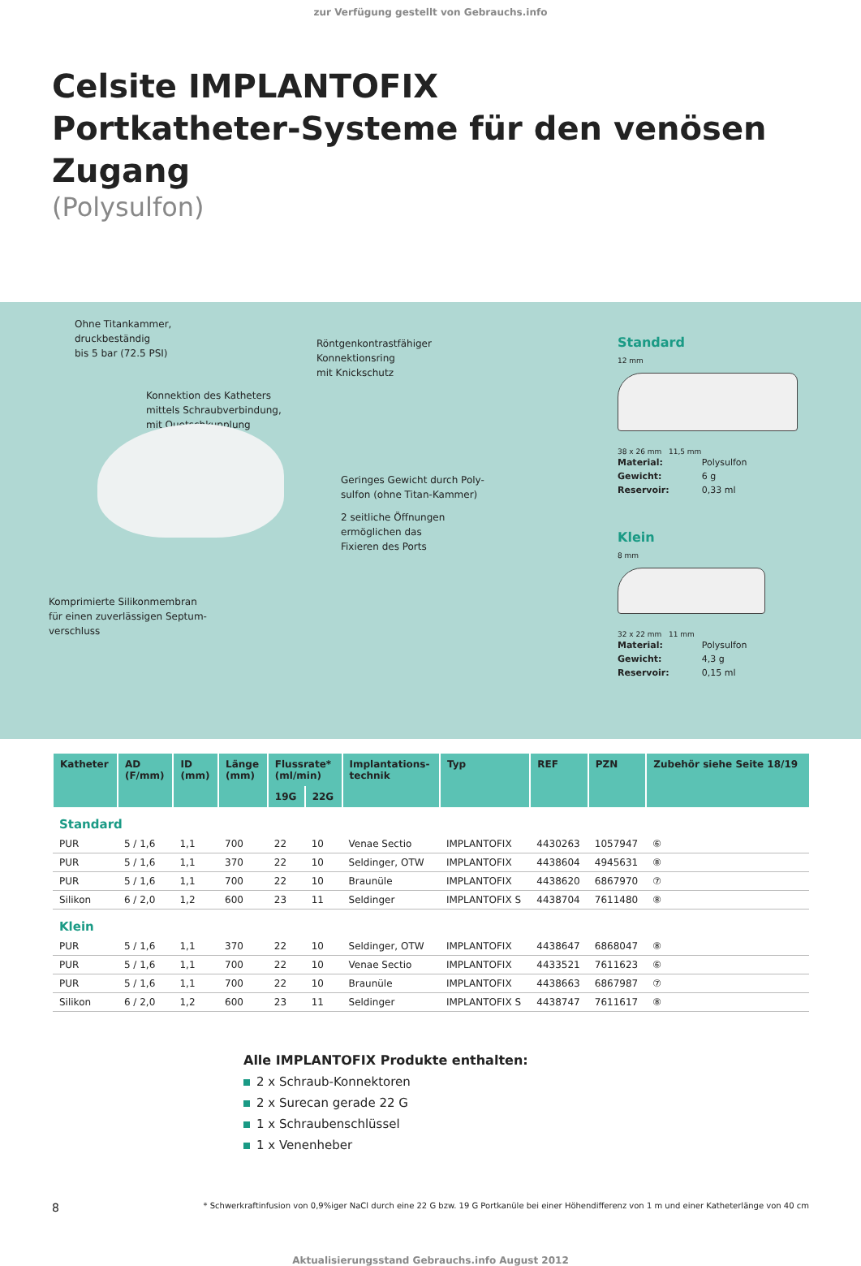zur Verfügung gestellt von Gebrauchs.info
Celsite IMPLANTOFIX
Portkatheter-Systeme für den venösen Zugang
(Polysulfon)
Ohne Titankammer,
druckbeständig
bis 5 bar (72.5 PSI)
Röntgenkontrastfähiger
Konnektionsring
mit Knickschutz
Konnektion des Katheters
mittels Schraubverbindung,
mit Quetschkupplung
Geringes Gewicht durch Poly-
sulfon (ohne Titan-Kammer)
2 seitliche Öffnungen
ermöglichen das
Fixieren des Ports
Komprimierte Silikonmembran
für einen zuverlässigen Septum-
verschluss
Standard
12 mm
38 x 26 mm 11,5 mm
| Material: | Polysulfon |
| Gewicht: | 6 g |
| Reservoir: | 0,33 ml |
Klein
8 mm
32 x 22 mm 11 mm
| Material: | Polysulfon |
| Gewicht: | 4,3 g |
| Reservoir: | 0,15 ml |
| Katheter | AD (F/mm) | ID (mm) | Länge (mm) | Flussrate* (ml/min) | | Implantations- technik | Typ | REF | PZN | Zubehör siehe Seite 18/19 |
| --- | --- | --- | --- | --- | --- | --- | --- | --- | --- | --- |
| | | | | 19G | 22G | | | | | |
| Standard | | | | | | | | | | |
| PUR | 5 / 1,6 | 1,1 | 700 | 22 | 10 | Venae Sectio | IMPLANTOFIX | 4430263 | 1057947 | ⑥ |
| PUR | 5 / 1,6 | 1,1 | 370 | 22 | 10 | Seldinger, OTW | IMPLANTOFIX | 4438604 | 4945631 | ⑧ |
| PUR | 5 / 1,6 | 1,1 | 700 | 22 | 10 | Braunüle | IMPLANTOFIX | 4438620 | 6867970 | ⑦ |
| Silikon | 6 / 2,0 | 1,2 | 600 | 23 | 11 | Seldinger | IMPLANTOFIX S | 4438704 | 7611480 | ⑧ |
| Klein | | | | | | | | | | |
| PUR | 5 / 1,6 | 1,1 | 370 | 22 | 10 | Seldinger, OTW | IMPLANTOFIX | 4438647 | 6868047 | ⑧ |
| PUR | 5 / 1,6 | 1,1 | 700 | 22 | 10 | Venae Sectio | IMPLANTOFIX | 4433521 | 7611623 | ⑥ |
| PUR | 5 / 1,6 | 1,1 | 700 | 22 | 10 | Braunüle | IMPLANTOFIX | 4438663 | 6867987 | ⑦ |
| Silikon | 6 / 2,0 | 1,2 | 600 | 23 | 11 | Seldinger | IMPLANTOFIX S | 4438747 | 7611617 | ⑧ |
Alle IMPLANTOFIX Produkte enthalten:
2 x Schraub-Konnektoren
2 x Surecan gerade 22 G
1 x Schraubenschlüssel
1 x Venenheber
8 * Schwerkraftinfusion von 0,9%iger NaCl durch eine 22 G bzw. 19 G Portkanüle bei einer Höhendifferenz von 1 m und einer Katheterlänge von 40 cm
Aktualisierungsstand Gebrauchs.info August 2012